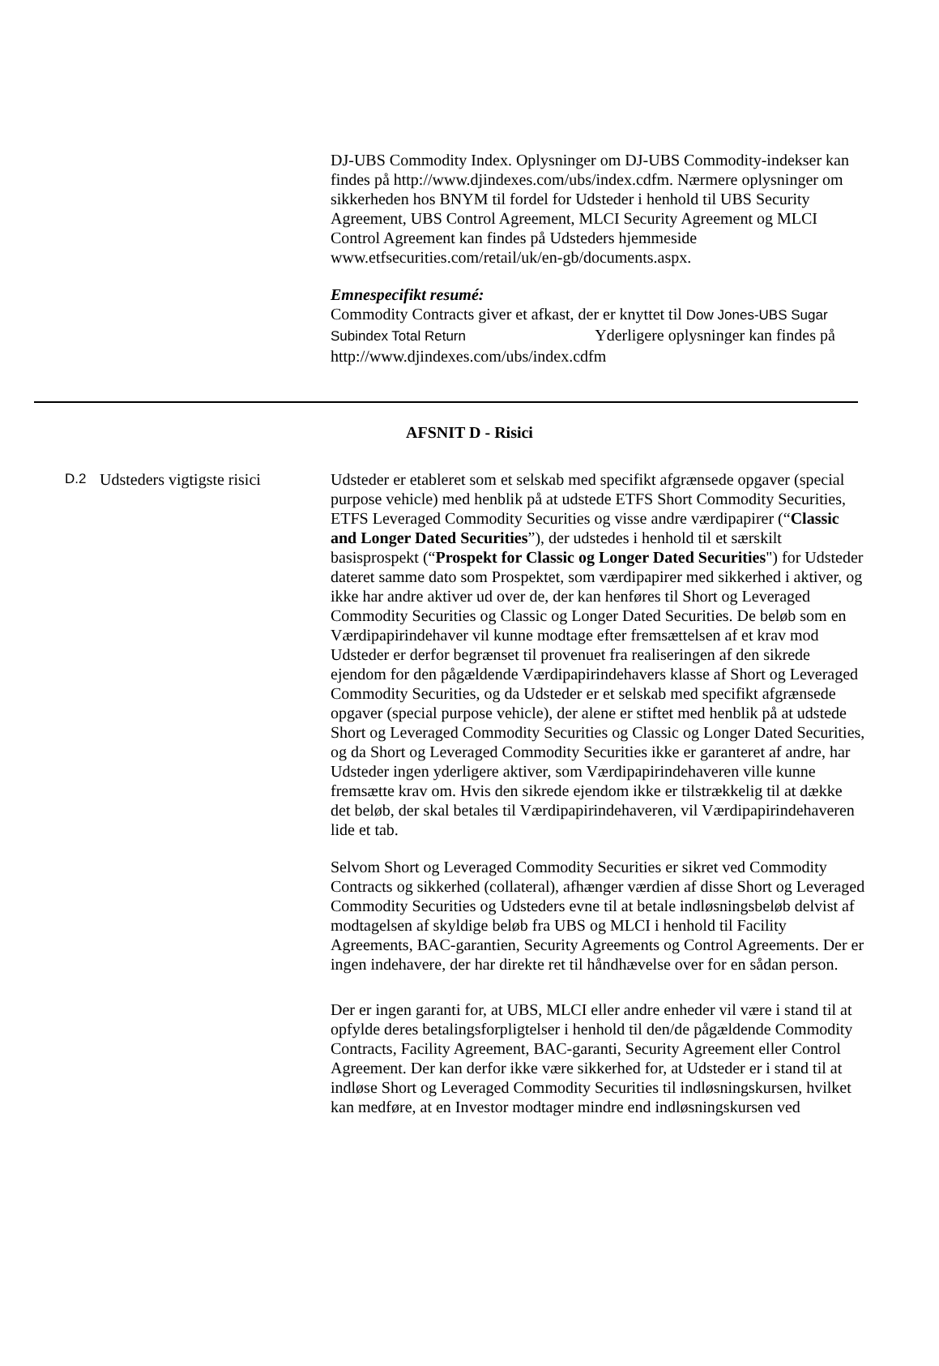DJ-UBS Commodity Index. Oplysninger om DJ-UBS Commodity-indekser kan findes på http://www.djindexes.com/ubs/index.cdfm. Nærmere oplysninger om sikkerheden hos BNYM til fordel for Udsteder i henhold til UBS Security Agreement, UBS Control Agreement, MLCI Security Agreement og MLCI Control Agreement kan findes på Udsteders hjemmeside www.etfsecurities.com/retail/uk/en-gb/documents.aspx.
Emnespecifikt resumé:
Commodity Contracts giver et afkast, der er knyttet til Dow Jones-UBS Sugar Subindex Total Return Yderligere oplysninger kan findes på http://www.djindexes.com/ubs/index.cdfm
AFSNIT D - Risici
| D.2 | Udsteders vigtigste risici | Udsteder er etableret som et selskab med specifikt afgrænsede opgaver (special purpose vehicle) med henblik på at udstede ETFS Short Commodity Securities, ETFS Leveraged Commodity Securities og visse andre værdipapirer (“ Classic and Longer Dated Securities ”), der udstedes i henhold til et særskilt basisprospekt (“ Prospekt for Classic og Longer Dated Securities ") for Udsteder dateret samme dato som Prospektet, som værdipapirer med sikkerhed i aktiver, og ikke har andre aktiver ud over de, der kan henføres til Short og Leveraged Commodity Securities og Classic og Longer Dated Securities. De beløb som en Værdipapirindehaver vil kunne modtage efter fremsættelsen af et krav mod Udsteder er derfor begrænset til provenuet fra realiseringen af den sikrede ejendom for den pågældende Værdipapirindehavers klasse af Short og Leveraged Commodity Securities, og da Udsteder er et selskab med specifikt afgrænsede opgaver (special purpose vehicle), der alene er stiftet med henblik på at udstede Short og Leveraged Commodity Securities og Classic og Longer Dated Securities, og da Short og Leveraged Commodity Securities ikke er garanteret af andre, har Udsteder ingen yderligere aktiver, som Værdipapirindehaveren ville kunne fremsætte krav om. Hvis den sikrede ejendom ikke er tilstrækkelig til at dække det beløb, der skal betales til Værdipapirindehaveren, vil Værdipapirindehaveren lide et tab. Selvom Short og Leveraged Commodity Securities er sikret ved Commodity Contracts og sikkerhed (collateral), afhænger værdien af disse Short og Leveraged Commodity Securities og Udsteders evne til at betale indløsningsbeløb delvist af modtagelsen af skyldige beløb fra UBS og MLCI i henhold til Facility Agreements, BAC-garantien, Security Agreements og Control Agreements. Der er ingen indehavere, der har direkte ret til håndhævelse over for en sådan person. Der er ingen garanti for, at UBS, MLCI eller andre enheder vil være i stand til at opfylde deres betalingsforpligtelser i henhold til den/de pågældende Commodity Contracts, Facility Agreement, BAC-garanti, Security Agreement eller Control Agreement. Der kan derfor ikke være sikkerhed for, at Udsteder er i stand til at indløse Short og Leveraged Commodity Securities til indløsningskursen, hvilket kan medføre, at en Investor modtager mindre end indløsningskursen ved |